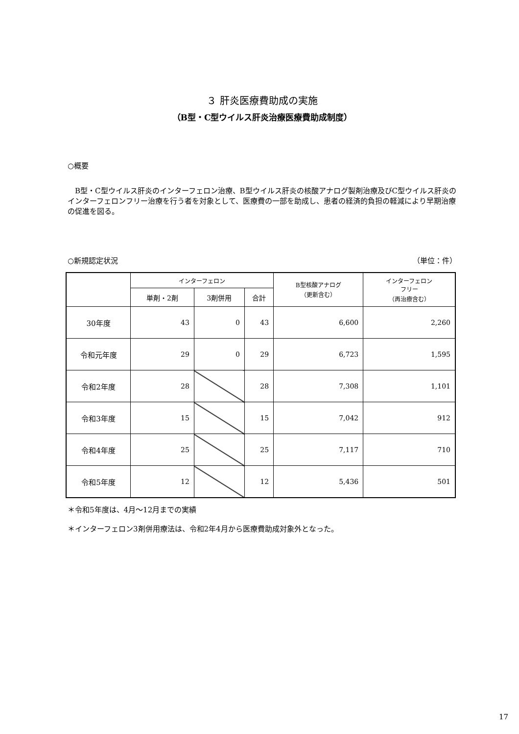３ 肝炎医療費助成の実施
（B型・C型ウイルス肝炎治療医療費助成制度）
○概要
B型・C型ウイルス肝炎のインターフェロン治療、B型ウイルス肝炎の核酸アナログ製剤治療及びC型ウイルス肝炎のインターフェロンフリー治療を行う者を対象として、医療費の一部を助成し、患者の経済的負担の軽減により早期治療の促進を図る。
○新規認定状況 （単位：件）
| | インターフェロン | | | B型核酸アナログ （更新含む） | インターフェロン フリー （再治療含む） |
| --- | --- | --- | --- | --- | --- |
| | 単剤・2剤 | 3剤併用 | 合計 | | |
| 30年度 | 43 | 0 | 43 | 6,600 | 2,260 |
| 令和元年度 | 29 | 0 | 29 | 6,723 | 1,595 |
| 令和2年度 | 28 | | 28 | 7,308 | 1,101 |
| 令和3年度 | 15 | | 15 | 7,042 | 912 |
| 令和4年度 | 25 | | 25 | 7,117 | 710 |
| 令和5年度 | 12 | | 12 | 5,436 | 501 |
＊令和5年度は、4月～12月までの実績
＊インターフェロン3剤併用療法は、令和2年4月から医療費助成対象外となった。
17